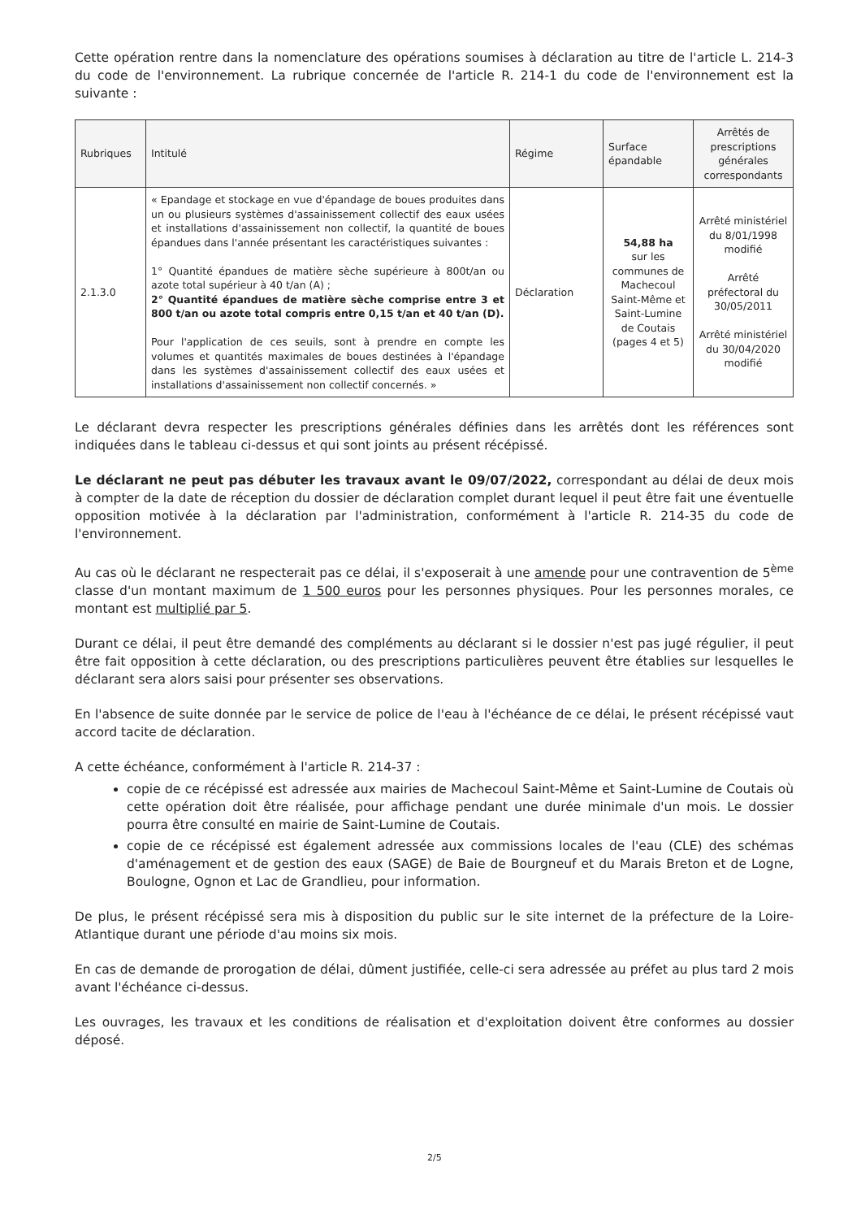Cette opération rentre dans la nomenclature des opérations soumises à déclaration au titre de l'article L. 214-3 du code de l'environnement. La rubrique concernée de l'article R. 214-1 du code de l'environnement est la suivante :
| Rubriques | Intitulé | Régime | Surface épandable | Arrêtés de prescriptions générales correspondants |
| --- | --- | --- | --- | --- |
| 2.1.3.0 | « Epandage et stockage en vue d'épandage de boues produites dans un ou plusieurs systèmes d'assainissement collectif des eaux usées et installations d'assainissement non collectif, la quantité de boues épandues dans l'année présentant les caractéristiques suivantes : 1° Quantité épandues de matière sèche supérieure à 800t/an ou azote total supérieur à 40 t/an (A) ; 2° Quantité épandues de matière sèche comprise entre 3 et 800 t/an ou azote total compris entre 0,15 t/an et 40 t/an (D). Pour l'application de ces seuils, sont à prendre en compte les volumes et quantités maximales de boues destinées à l'épandage dans les systèmes d'assainissement collectif des eaux usées et installations d'assainissement non collectif concernés. » | Déclaration | 54,88 ha sur les communes de Machecoul Saint-Même et Saint-Lumine de Coutais (pages 4 et 5) | Arrêté ministériel du 8/01/1998 modifié Arrêté préfectoral du 30/05/2011 Arrêté ministériel du 30/04/2020 modifié |
Le déclarant devra respecter les prescriptions générales définies dans les arrêtés dont les références sont indiquées dans le tableau ci-dessus et qui sont joints au présent récépissé.
Le déclarant ne peut pas débuter les travaux avant le 09/07/2022, correspondant au délai de deux mois à compter de la date de réception du dossier de déclaration complet durant lequel il peut être fait une éventuelle opposition motivée à la déclaration par l'administration, conformément à l'article R. 214-35 du code de l'environnement.
Au cas où le déclarant ne respecterait pas ce délai, il s'exposerait à une amende pour une contravention de 5<sup>ème</sup> classe d'un montant maximum de 1 500 euros pour les personnes physiques. Pour les personnes morales, ce montant est multiplié par 5.
Durant ce délai, il peut être demandé des compléments au déclarant si le dossier n'est pas jugé régulier, il peut être fait opposition à cette déclaration, ou des prescriptions particulières peuvent être établies sur lesquelles le déclarant sera alors saisi pour présenter ses observations.
En l'absence de suite donnée par le service de police de l'eau à l'échéance de ce délai, le présent récépissé vaut accord tacite de déclaration.
A cette échéance, conformément à l'article R. 214-37 :
copie de ce récépissé est adressée aux mairies de Machecoul Saint-Même et Saint-Lumine de Coutais où cette opération doit être réalisée, pour affichage pendant une durée minimale d'un mois. Le dossier pourra être consulté en mairie de Saint-Lumine de Coutais.
copie de ce récépissé est également adressée aux commissions locales de l'eau (CLE) des schémas d'aménagement et de gestion des eaux (SAGE) de Baie de Bourgneuf et du Marais Breton et de Logne, Boulogne, Ognon et Lac de Grandlieu, pour information.
De plus, le présent récépissé sera mis à disposition du public sur le site internet de la préfecture de la Loire-Atlantique durant une période d'au moins six mois.
En cas de demande de prorogation de délai, dûment justifiée, celle-ci sera adressée au préfet au plus tard 2 mois avant l'échéance ci-dessus.
Les ouvrages, les travaux et les conditions de réalisation et d'exploitation doivent être conformes au dossier déposé.
2/5